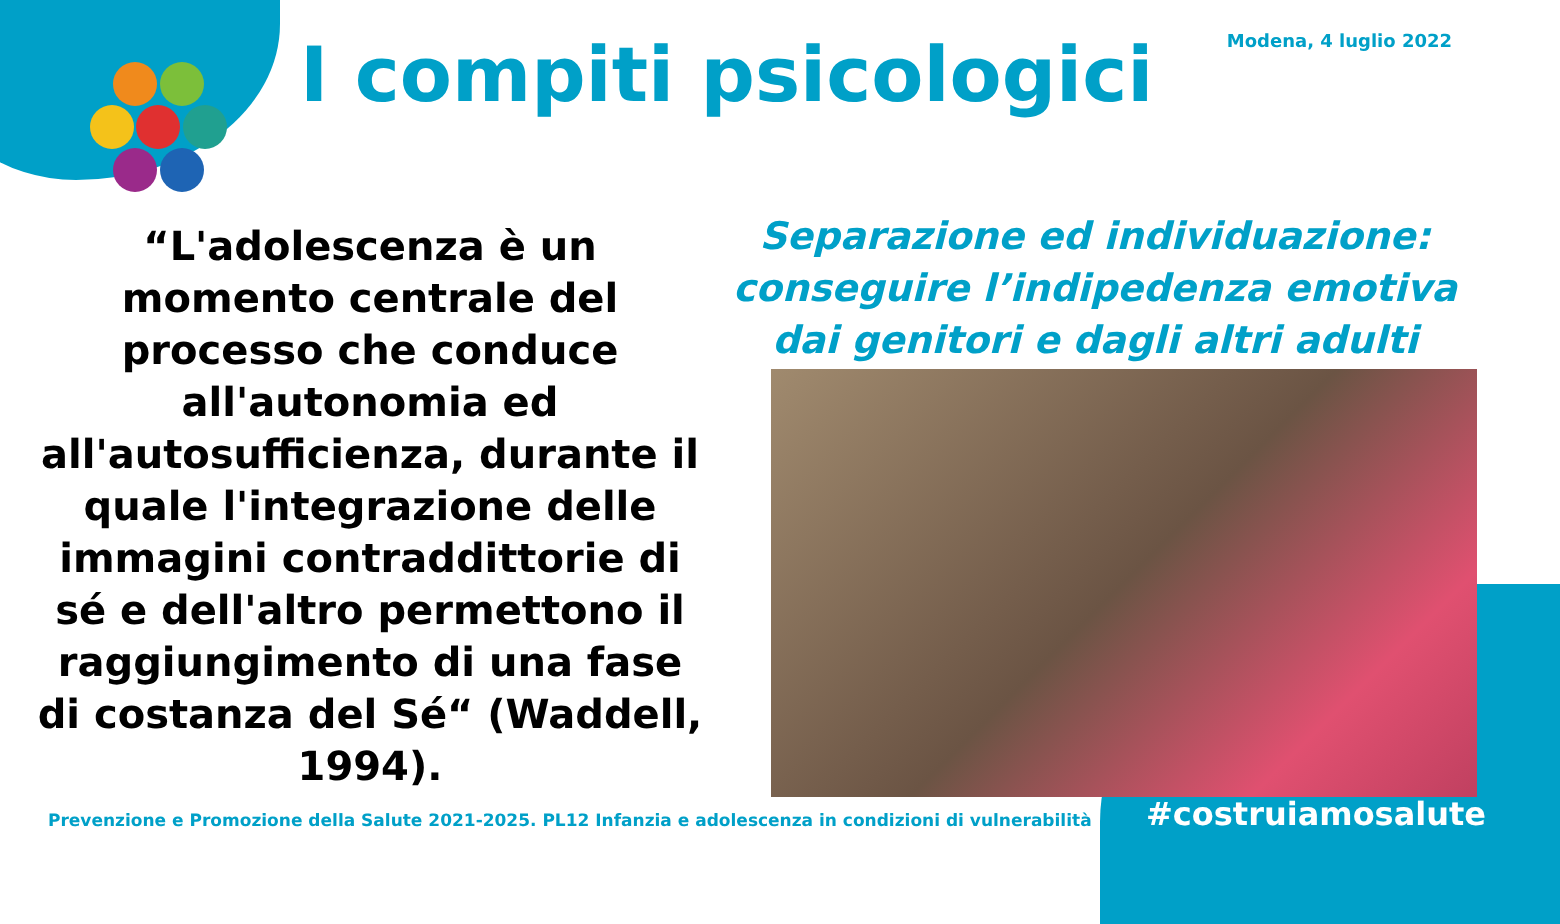Modena, 4 luglio 2022 I compiti psicologici
“L'adolescenza è un momento centrale del processo che conduce all'autonomia ed all'autosufficienza, durante il quale l'integrazione delle immagini contraddittorie di sé e dell'altro permettono il raggiungimento di una fase di costanza del Sé“ (Waddell, 1994).
Separazione ed individuazione: conseguire l’indipedenza emotiva dai genitori e dagli altri adulti
Prevenzione e Promozione della Salute 2021-2025. PL12 Infanzia e adolescenza in condizioni di vulnerabilità
#costruiamosalute